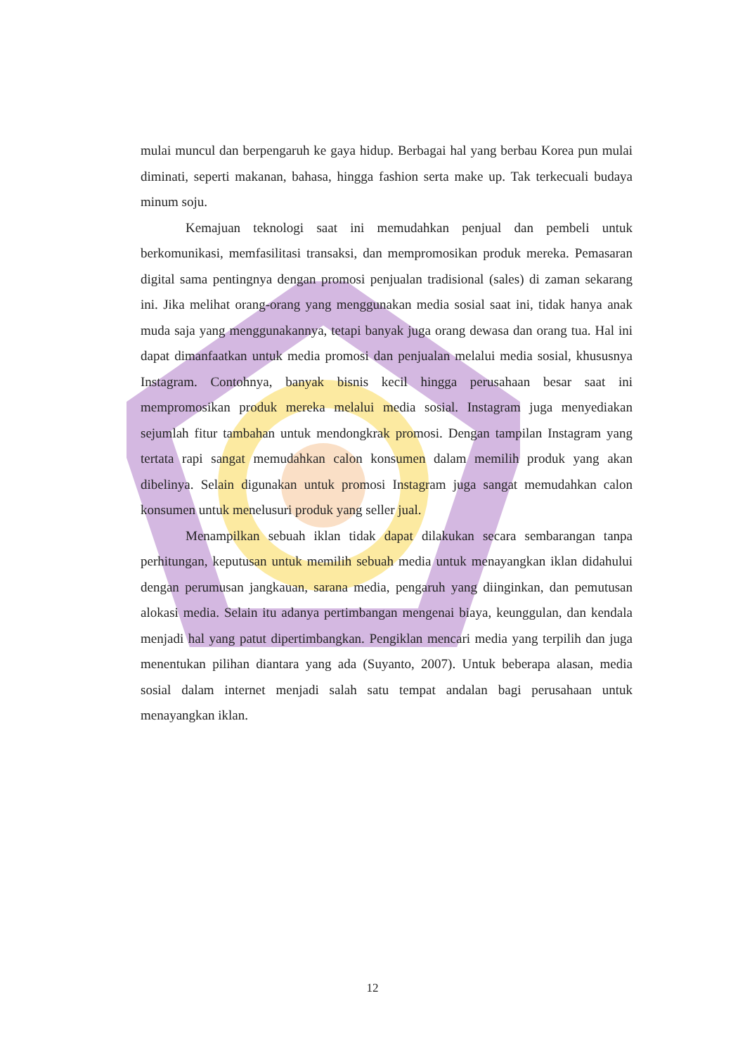mulai muncul dan berpengaruh ke gaya hidup. Berbagai hal yang berbau Korea pun mulai diminati, seperti makanan, bahasa, hingga fashion serta make up. Tak terkecuali budaya minum soju.
Kemajuan teknologi saat ini memudahkan penjual dan pembeli untuk berkomunikasi, memfasilitasi transaksi, dan mempromosikan produk mereka. Pemasaran digital sama pentingnya dengan promosi penjualan tradisional (sales) di zaman sekarang ini. Jika melihat orang-orang yang menggunakan media sosial saat ini, tidak hanya anak muda saja yang menggunakannya, tetapi banyak juga orang dewasa dan orang tua. Hal ini dapat dimanfaatkan untuk media promosi dan penjualan melalui media sosial, khususnya Instagram. Contohnya, banyak bisnis kecil hingga perusahaan besar saat ini mempromosikan produk mereka melalui media sosial. Instagram juga menyediakan sejumlah fitur tambahan untuk mendongkrak promosi. Dengan tampilan Instagram yang tertata rapi sangat memudahkan calon konsumen dalam memilih produk yang akan dibelinya. Selain digunakan untuk promosi Instagram juga sangat memudahkan calon konsumen untuk menelusuri produk yang seller jual.
Menampilkan sebuah iklan tidak dapat dilakukan secara sembarangan tanpa perhitungan, keputusan untuk memilih sebuah media untuk menayangkan iklan didahului dengan perumusan jangkauan, sarana media, pengaruh yang diinginkan, dan pemutusan alokasi media. Selain itu adanya pertimbangan mengenai biaya, keunggulan, dan kendala menjadi hal yang patut dipertimbangkan. Pengiklan mencari media yang terpilih dan juga menentukan pilihan diantara yang ada (Suyanto, 2007). Untuk beberapa alasan, media sosial dalam internet menjadi salah satu tempat andalan bagi perusahaan untuk menayangkan iklan.
12